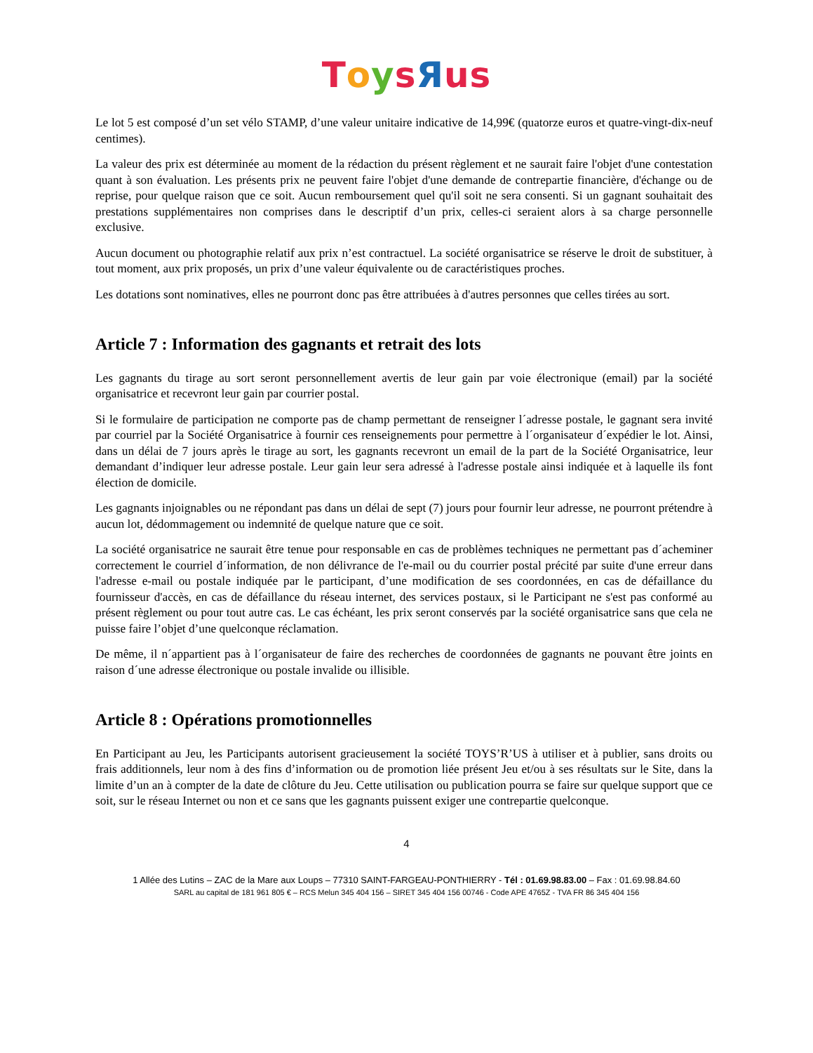ToysЯus
Le lot 5 est composé d’un set vélo STAMP, d’une valeur unitaire indicative de 14,99€ (quatorze euros et quatre-vingt-dix-neuf centimes).
La valeur des prix est déterminée au moment de la rédaction du présent règlement et ne saurait faire l'objet d'une contestation quant à son évaluation. Les présents prix ne peuvent faire l'objet d'une demande de contrepartie financière, d'échange ou de reprise, pour quelque raison que ce soit. Aucun remboursement quel qu'il soit ne sera consenti. Si un gagnant souhaitait des prestations supplémentaires non comprises dans le descriptif d’un prix, celles-ci seraient alors à sa charge personnelle exclusive.
Aucun document ou photographie relatif aux prix n’est contractuel. La société organisatrice se réserve le droit de substituer, à tout moment, aux prix proposés, un prix d’une valeur équivalente ou de caractéristiques proches.
Les dotations sont nominatives, elles ne pourront donc pas être attribuées à d'autres personnes que celles tirées au sort.
Article 7 : Information des gagnants et retrait des lots
Les gagnants du tirage au sort seront personnellement avertis de leur gain par voie électronique (email) par la société organisatrice et recevront leur gain par courrier postal.
Si le formulaire de participation ne comporte pas de champ permettant de renseigner l´adresse postale, le gagnant sera invité par courriel par la Société Organisatrice à fournir ces renseignements pour permettre à l´organisateur d´expédier le lot. Ainsi, dans un délai de 7 jours après le tirage au sort, les gagnants recevront un email de la part de la Société Organisatrice, leur demandant d’indiquer leur adresse postale. Leur gain leur sera adressé à l'adresse postale ainsi indiquée et à laquelle ils font élection de domicile.
Les gagnants injoignables ou ne répondant pas dans un délai de sept (7) jours pour fournir leur adresse, ne pourront prétendre à aucun lot, dédommagement ou indemnité de quelque nature que ce soit.
La société organisatrice ne saurait être tenue pour responsable en cas de problèmes techniques ne permettant pas d´acheminer correctement le courriel d´information, de non délivrance de l'e-mail ou du courrier postal précité par suite d'une erreur dans l'adresse e-mail ou postale indiquée par le participant, d’une modification de ses coordonnées, en cas de défaillance du fournisseur d'accès, en cas de défaillance du réseau internet, des services postaux, si le Participant ne s'est pas conformé au présent règlement ou pour tout autre cas. Le cas échéant, les prix seront conservés par la société organisatrice sans que cela ne puisse faire l’objet d’une quelconque réclamation.
De même, il n´appartient pas à l´organisateur de faire des recherches de coordonnées de gagnants ne pouvant être joints en raison d´une adresse électronique ou postale invalide ou illisible.
Article 8 : Opérations promotionnelles
En Participant au Jeu, les Participants autorisent gracieusement la société TOYS’R’US à utiliser et à publier, sans droits ou frais additionnels, leur nom à des fins d’information ou de promotion liée présent Jeu et/ou à ses résultats sur le Site, dans la limite d’un an à compter de la date de clôture du Jeu. Cette utilisation ou publication pourra se faire sur quelque support que ce soit, sur le réseau Internet ou non et ce sans que les gagnants puissent exiger une contrepartie quelconque.
4
1 Allée des Lutins – ZAC de la Mare aux Loups – 77310 SAINT-FARGEAU-PONTHIERRY - Tél : 01.69.98.83.00 – Fax : 01.69.98.84.60
SARL au capital de 181 961 805 € – RCS Melun 345 404 156 – SIRET 345 404 156 00746 - Code APE 4765Z - TVA FR 86 345 404 156